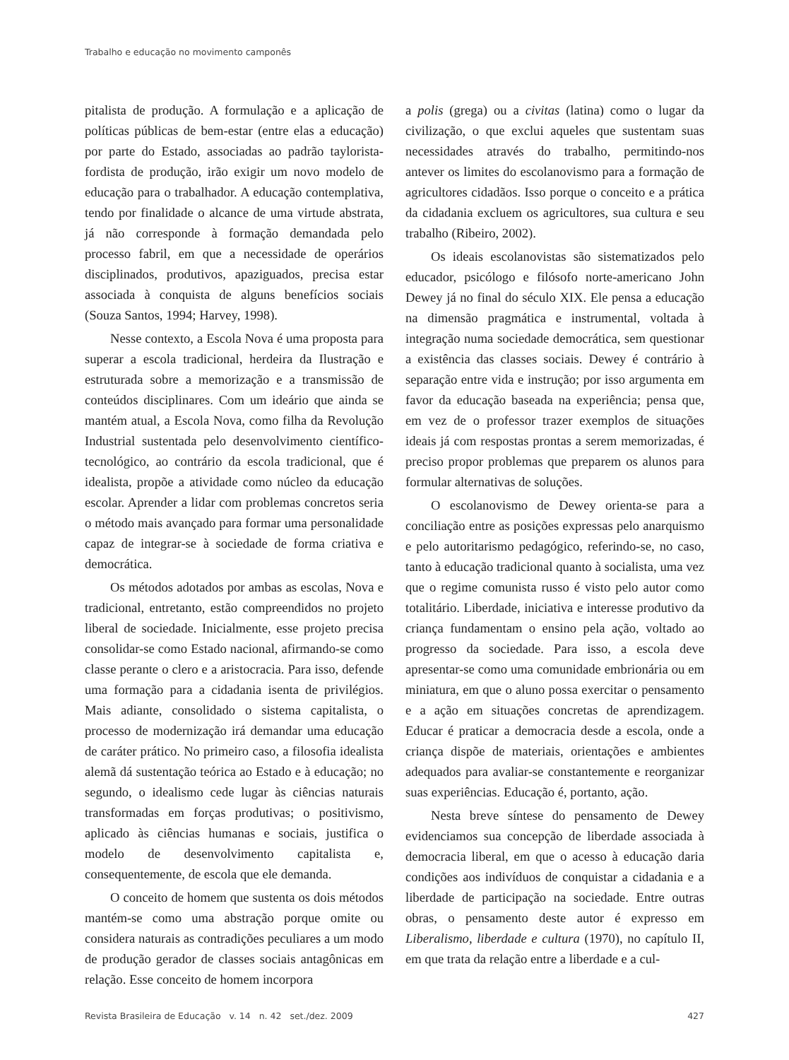Trabalho e educação no movimento camponês
pitalista de produção. A formulação e a aplicação de políticas públicas de bem-estar (entre elas a educação) por parte do Estado, associadas ao padrão taylorista-fordista de produção, irão exigir um novo modelo de educação para o trabalhador. A educação contemplativa, tendo por finalidade o alcance de uma virtude abstrata, já não corresponde à formação demandada pelo processo fabril, em que a necessidade de operários disciplinados, produtivos, apaziguados, precisa estar associada à conquista de alguns benefícios sociais (Souza Santos, 1994; Harvey, 1998).
Nesse contexto, a Escola Nova é uma proposta para superar a escola tradicional, herdeira da Ilustração e estruturada sobre a memorização e a transmissão de conteúdos disciplinares. Com um ideário que ainda se mantém atual, a Escola Nova, como filha da Revolução Industrial sustentada pelo desenvolvimento científico-tecnológico, ao contrário da escola tradicional, que é idealista, propõe a atividade como núcleo da educação escolar. Aprender a lidar com problemas concretos seria o método mais avançado para formar uma personalidade capaz de integrar-se à sociedade de forma criativa e democrática.
Os métodos adotados por ambas as escolas, Nova e tradicional, entretanto, estão compreendidos no projeto liberal de sociedade. Inicialmente, esse projeto precisa consolidar-se como Estado nacional, afirmando-se como classe perante o clero e a aristocracia. Para isso, defende uma formação para a cidadania isenta de privilégios. Mais adiante, consolidado o sistema capitalista, o processo de modernização irá demandar uma educação de caráter prático. No primeiro caso, a filosofia idealista alemã dá sustentação teórica ao Estado e à educação; no segundo, o idealismo cede lugar às ciências naturais transformadas em forças produtivas; o positivismo, aplicado às ciências humanas e sociais, justifica o modelo de desenvolvimento capitalista e, consequentemente, de escola que ele demanda.
O conceito de homem que sustenta os dois métodos mantém-se como uma abstração porque omite ou considera naturais as contradições peculiares a um modo de produção gerador de classes sociais antagônicas em relação. Esse conceito de homem incorpora
a polis (grega) ou a civitas (latina) como o lugar da civilização, o que exclui aqueles que sustentam suas necessidades através do trabalho, permitindo-nos antever os limites do escolanovismo para a formação de agricultores cidadãos. Isso porque o conceito e a prática da cidadania excluem os agricultores, sua cultura e seu trabalho (Ribeiro, 2002).
Os ideais escolanovistas são sistematizados pelo educador, psicólogo e filósofo norte-americano John Dewey já no final do século XIX. Ele pensa a educação na dimensão pragmática e instrumental, voltada à integração numa sociedade democrática, sem questionar a existência das classes sociais. Dewey é contrário à separação entre vida e instrução; por isso argumenta em favor da educação baseada na experiência; pensa que, em vez de o professor trazer exemplos de situações ideais já com respostas prontas a serem memorizadas, é preciso propor problemas que preparem os alunos para formular alternativas de soluções.
O escolanovismo de Dewey orienta-se para a conciliação entre as posições expressas pelo anarquismo e pelo autoritarismo pedagógico, referindo-se, no caso, tanto à educação tradicional quanto à socialista, uma vez que o regime comunista russo é visto pelo autor como totalitário. Liberdade, iniciativa e interesse produtivo da criança fundamentam o ensino pela ação, voltado ao progresso da sociedade. Para isso, a escola deve apresentar-se como uma comunidade embrionária ou em miniatura, em que o aluno possa exercitar o pensamento e a ação em situações concretas de aprendizagem. Educar é praticar a democracia desde a escola, onde a criança dispõe de materiais, orientações e ambientes adequados para avaliar-se constantemente e reorganizar suas experiências. Educação é, portanto, ação.
Nesta breve síntese do pensamento de Dewey evidenciamos sua concepção de liberdade associada à democracia liberal, em que o acesso à educação daria condições aos indivíduos de conquistar a cidadania e a liberdade de participação na sociedade. Entre outras obras, o pensamento deste autor é expresso em Liberalismo, liberdade e cultura (1970), no capítulo II, em que trata da relação entre a liberdade e a cul-
Revista Brasileira de Educação v. 14 n. 42 set./dez. 2009 427